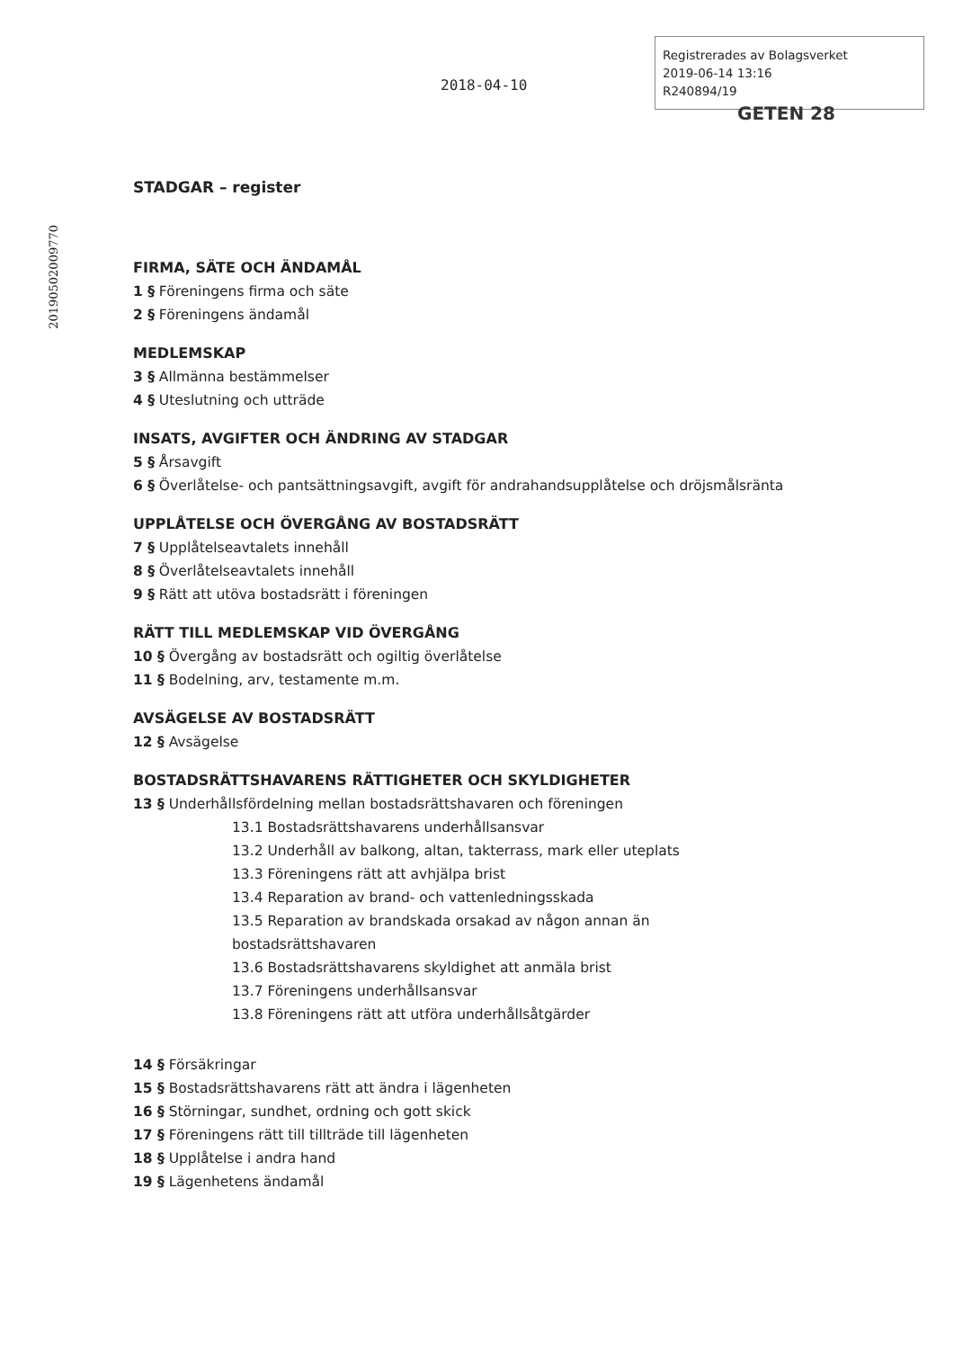2018-04-10
Registrerades av Bolagsverket
2019-06-14 13:16
R240894/19
GETEN 28
20190502009770
STADGAR – register
FIRMA, SÄTE OCH ÄNDAMÅL
1 § Föreningens firma och säte
2 § Föreningens ändamål
MEDLEMSKAP
3 § Allmänna bestämmelser
4 § Uteslutning och utträde
INSATS, AVGIFTER OCH ÄNDRING AV STADGAR
5 § Årsavgift
6 § Överlåtelse- och pantsättningsavgift, avgift för andrahandsupplåtelse och dröjsmålsränta
UPPLÅTELSE OCH ÖVERGÅNG AV BOSTADSRÄTT
7 § Upplåtelseavtalets innehåll
8 § Överlåtelseavtalets innehåll
9 § Rätt att utöva bostadsrätt i föreningen
RÄTT TILL MEDLEMSKAP VID ÖVERGÅNG
10 § Övergång av bostadsrätt och ogiltig överlåtelse
11 § Bodelning, arv, testamente m.m.
AVSÄGELSE AV BOSTADSRÄTT
12 § Avsägelse
BOSTADSRÄTTSHAVARENS RÄTTIGHETER OCH SKYLDIGHETER
13 § Underhållsfördelning mellan bostadsrättshavaren och föreningen
13.1 Bostadsrättshavarens underhållsansvar
13.2 Underhåll av balkong, altan, takterrass, mark eller uteplats
13.3 Föreningens rätt att avhjälpa brist
13.4 Reparation av brand- och vattenledningsskada
13.5 Reparation av brandskada orsakad av någon annan än
bostadsrättshavaren
13.6 Bostadsrättshavarens skyldighet att anmäla brist
13.7 Föreningens underhållsansvar
13.8 Föreningens rätt att utföra underhållsåtgärder
14 § Försäkringar
15 § Bostadsrättshavarens rätt att ändra i lägenheten
16 § Störningar, sundhet, ordning och gott skick
17 § Föreningens rätt till tillträde till lägenheten
18 § Upplåtelse i andra hand
19 § Lägenhetens ändamål